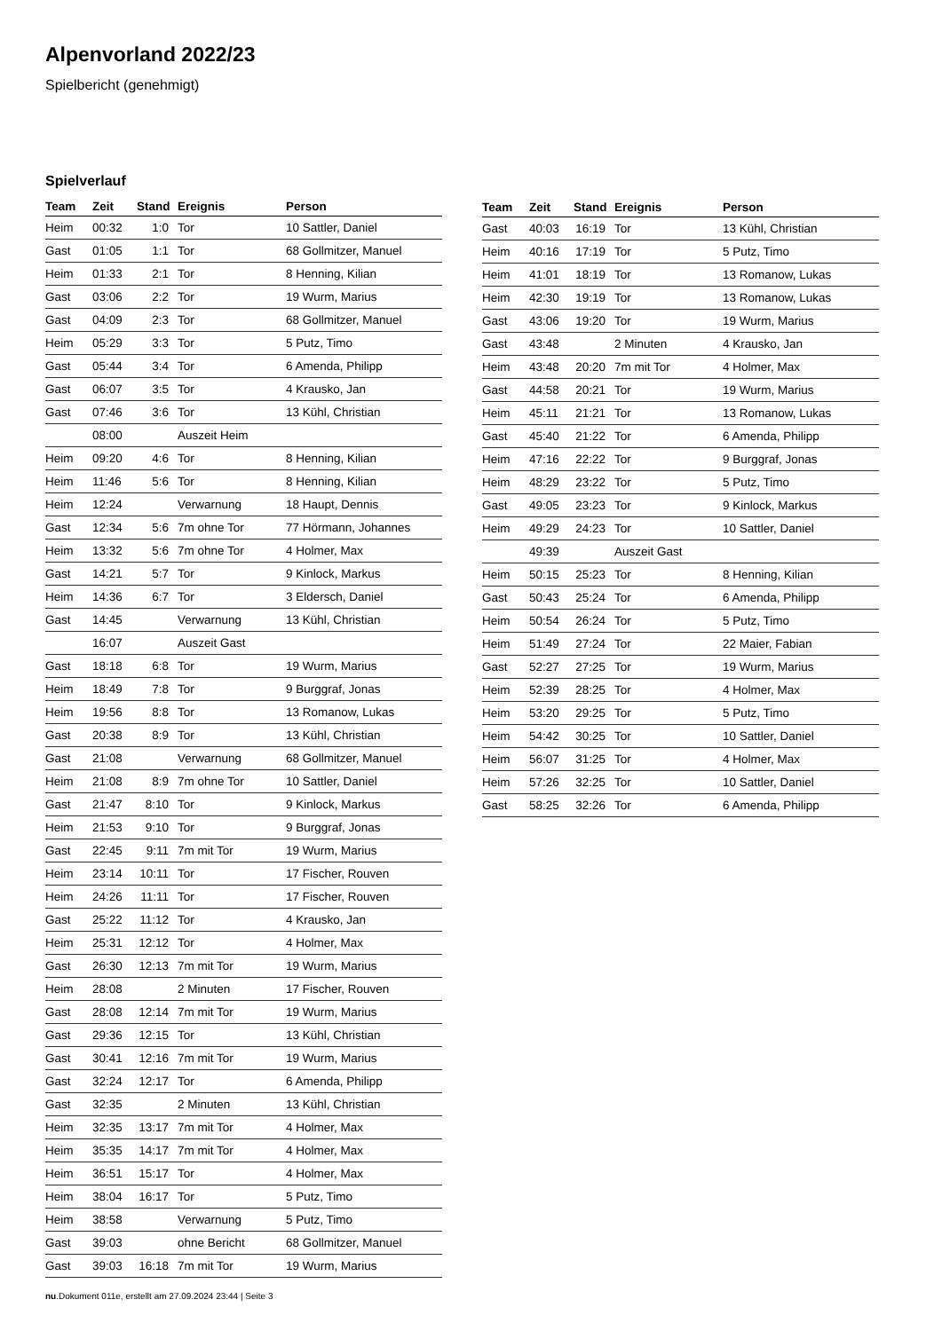Alpenvorland 2022/23
Spielbericht (genehmigt)
Spielverlauf
| Team | Zeit | Stand | Ereignis | Person |
| --- | --- | --- | --- | --- |
| Heim | 00:32 | 1:0 | Tor | 10 Sattler, Daniel |
| Gast | 01:05 | 1:1 | Tor | 68 Gollmitzer, Manuel |
| Heim | 01:33 | 2:1 | Tor | 8 Henning, Kilian |
| Gast | 03:06 | 2:2 | Tor | 19 Wurm, Marius |
| Gast | 04:09 | 2:3 | Tor | 68 Gollmitzer, Manuel |
| Heim | 05:29 | 3:3 | Tor | 5 Putz, Timo |
| Gast | 05:44 | 3:4 | Tor | 6 Amenda, Philipp |
| Gast | 06:07 | 3:5 | Tor | 4 Krausko, Jan |
| Gast | 07:46 | 3:6 | Tor | 13 Kühl, Christian |
| | 08:00 | | Auszeit Heim | |
| Heim | 09:20 | 4:6 | Tor | 8 Henning, Kilian |
| Heim | 11:46 | 5:6 | Tor | 8 Henning, Kilian |
| Heim | 12:24 | | Verwarnung | 18 Haupt, Dennis |
| Gast | 12:34 | 5:6 | 7m ohne Tor | 77 Hörmann, Johannes |
| Heim | 13:32 | 5:6 | 7m ohne Tor | 4 Holmer, Max |
| Gast | 14:21 | 5:7 | Tor | 9 Kinlock, Markus |
| Heim | 14:36 | 6:7 | Tor | 3 Eldersch, Daniel |
| Gast | 14:45 | | Verwarnung | 13 Kühl, Christian |
| | 16:07 | | Auszeit Gast | |
| Gast | 18:18 | 6:8 | Tor | 19 Wurm, Marius |
| Heim | 18:49 | 7:8 | Tor | 9 Burggraf, Jonas |
| Heim | 19:56 | 8:8 | Tor | 13 Romanow, Lukas |
| Gast | 20:38 | 8:9 | Tor | 13 Kühl, Christian |
| Gast | 21:08 | | Verwarnung | 68 Gollmitzer, Manuel |
| Heim | 21:08 | 8:9 | 7m ohne Tor | 10 Sattler, Daniel |
| Gast | 21:47 | 8:10 | Tor | 9 Kinlock, Markus |
| Heim | 21:53 | 9:10 | Tor | 9 Burggraf, Jonas |
| Gast | 22:45 | 9:11 | 7m mit Tor | 19 Wurm, Marius |
| Heim | 23:14 | 10:11 | Tor | 17 Fischer, Rouven |
| Heim | 24:26 | 11:11 | Tor | 17 Fischer, Rouven |
| Gast | 25:22 | 11:12 | Tor | 4 Krausko, Jan |
| Heim | 25:31 | 12:12 | Tor | 4 Holmer, Max |
| Gast | 26:30 | 12:13 | 7m mit Tor | 19 Wurm, Marius |
| Heim | 28:08 | | 2 Minuten | 17 Fischer, Rouven |
| Gast | 28:08 | 12:14 | 7m mit Tor | 19 Wurm, Marius |
| Gast | 29:36 | 12:15 | Tor | 13 Kühl, Christian |
| Gast | 30:41 | 12:16 | 7m mit Tor | 19 Wurm, Marius |
| Gast | 32:24 | 12:17 | Tor | 6 Amenda, Philipp |
| Gast | 32:35 | | 2 Minuten | 13 Kühl, Christian |
| Heim | 32:35 | 13:17 | 7m mit Tor | 4 Holmer, Max |
| Heim | 35:35 | 14:17 | 7m mit Tor | 4 Holmer, Max |
| Heim | 36:51 | 15:17 | Tor | 4 Holmer, Max |
| Heim | 38:04 | 16:17 | Tor | 5 Putz, Timo |
| Heim | 38:58 | | Verwarnung | 5 Putz, Timo |
| Gast | 39:03 | | ohne Bericht | 68 Gollmitzer, Manuel |
| Gast | 39:03 | 16:18 | 7m mit Tor | 19 Wurm, Marius |
| Team | Zeit | Stand | Ereignis | Person |
| --- | --- | --- | --- | --- |
| Gast | 40:03 | 16:19 | Tor | 13 Kühl, Christian |
| Heim | 40:16 | 17:19 | Tor | 5 Putz, Timo |
| Heim | 41:01 | 18:19 | Tor | 13 Romanow, Lukas |
| Heim | 42:30 | 19:19 | Tor | 13 Romanow, Lukas |
| Gast | 43:06 | 19:20 | Tor | 19 Wurm, Marius |
| Gast | 43:48 | | 2 Minuten | 4 Krausko, Jan |
| Heim | 43:48 | 20:20 | 7m mit Tor | 4 Holmer, Max |
| Gast | 44:58 | 20:21 | Tor | 19 Wurm, Marius |
| Heim | 45:11 | 21:21 | Tor | 13 Romanow, Lukas |
| Gast | 45:40 | 21:22 | Tor | 6 Amenda, Philipp |
| Heim | 47:16 | 22:22 | Tor | 9 Burggraf, Jonas |
| Heim | 48:29 | 23:22 | Tor | 5 Putz, Timo |
| Gast | 49:05 | 23:23 | Tor | 9 Kinlock, Markus |
| Heim | 49:29 | 24:23 | Tor | 10 Sattler, Daniel |
| | 49:39 | | Auszeit Gast | |
| Heim | 50:15 | 25:23 | Tor | 8 Henning, Kilian |
| Gast | 50:43 | 25:24 | Tor | 6 Amenda, Philipp |
| Heim | 50:54 | 26:24 | Tor | 5 Putz, Timo |
| Heim | 51:49 | 27:24 | Tor | 22 Maier, Fabian |
| Gast | 52:27 | 27:25 | Tor | 19 Wurm, Marius |
| Heim | 52:39 | 28:25 | Tor | 4 Holmer, Max |
| Heim | 53:20 | 29:25 | Tor | 5 Putz, Timo |
| Heim | 54:42 | 30:25 | Tor | 10 Sattler, Daniel |
| Heim | 56:07 | 31:25 | Tor | 4 Holmer, Max |
| Heim | 57:26 | 32:25 | Tor | 10 Sattler, Daniel |
| Gast | 58:25 | 32:26 | Tor | 6 Amenda, Philipp |
nu.Dokument 011e, erstellt am 27.09.2024 23:44 | Seite 3